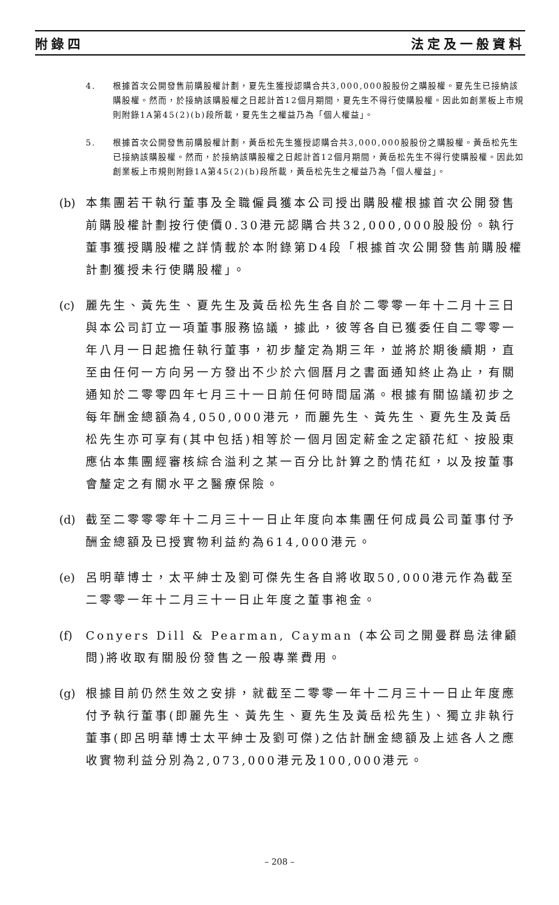附錄四 法定及一般資料
4. 根據首次公開發售前購股權計劃，夏先生獲授認購合共3,000,000股股份之購股權。夏先生已接納該購股權。然而，於接納該購股權之日起計首12個月期間，夏先生不得行使購股權。因此如創業板上市規則附錄1A第45(2)(b)段所載，夏先生之權益乃為「個人權益」。
5. 根據首次公開發售前購股權計劃，黃岳松先生獲授認購合共3,000,000股股份之購股權。黃岳松先生已接納該購股權。然而，於接納該購股權之日起計首12個月期間，黃岳松先生不得行使購股權。因此如創業板上市規則附錄1A第45(2)(b)段所載，黃岳松先生之權益乃為「個人權益」。
(b) 本集團若干執行董事及全職僱員獲本公司授出購股權根據首次公開發售前購股權計劃按行使價0.30港元認購合共32,000,000股股份。執行董事獲授購股權之詳情載於本附錄第D4段「根據首次公開發售前購股權計劃獲授未行使購股權」。
(c) 麗先生、黃先生、夏先生及黃岳松先生各自於二零零一年十二月十三日與本公司訂立一項董事服務協議，據此，彼等各自已獲委任自二零零一年八月一日起擔任執行董事，初步釐定為期三年，並將於期後續期，直至由任何一方向另一方發出不少於六個曆月之書面通知終止為止，有關通知於二零零四年七月三十一日前任何時間屆滿。根據有關協議初步之每年酬金總額為4,050,000港元，而麗先生、黃先生、夏先生及黃岳松先生亦可享有(其中包括)相等於一個月固定薪金之定額花紅、按股東應佔本集團經審核綜合溢利之某一百分比計算之酌情花紅，以及按董事會釐定之有關水平之醫療保險。
(d) 截至二零零零年十二月三十一日止年度向本集團任何成員公司董事付予酬金總額及已授實物利益約為614,000港元。
(e) 呂明華博士，太平紳士及劉可傑先生各自將收取50,000港元作為截至二零零一年十二月三十一日止年度之董事袍金。
(f) Conyers Dill & Pearman, Cayman (本公司之開曼群島法律顧問)將收取有關股份發售之一般專業費用。
(g) 根據目前仍然生效之安排，就截至二零零一年十二月三十一日止年度應付予執行董事(即麗先生、黃先生、夏先生及黃岳松先生)、獨立非執行董事(即呂明華博士太平紳士及劉可傑)之估計酬金總額及上述各人之應收實物利益分別為2,073,000港元及100,000港元。
– 208 –